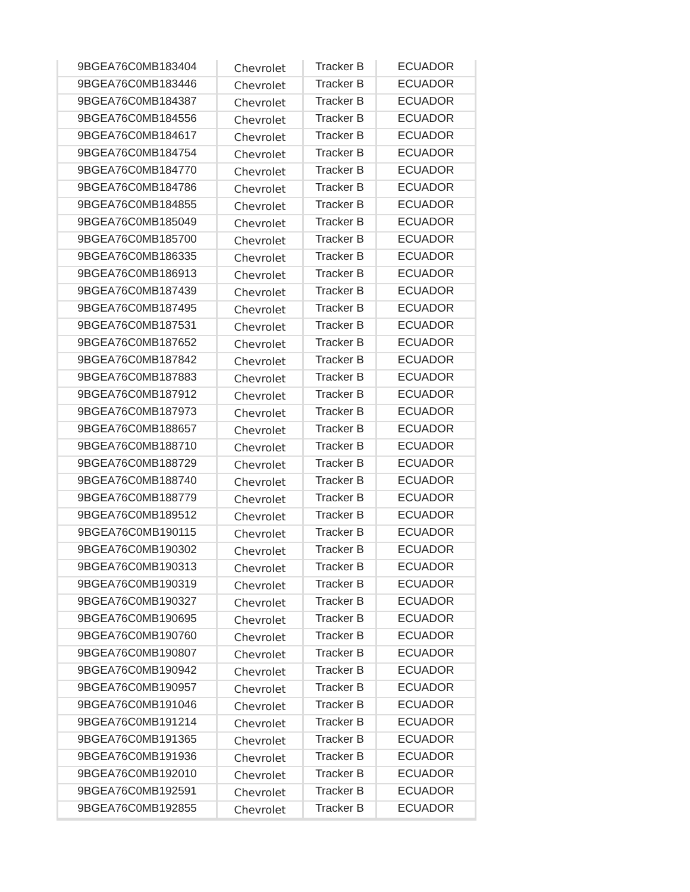| 9BGEA76C0MB183404 | Chevrolet | Tracker B | ECUADOR |
| 9BGEA76C0MB183446 | Chevrolet | Tracker B | ECUADOR |
| 9BGEA76C0MB184387 | Chevrolet | Tracker B | ECUADOR |
| 9BGEA76C0MB184556 | Chevrolet | Tracker B | ECUADOR |
| 9BGEA76C0MB184617 | Chevrolet | Tracker B | ECUADOR |
| 9BGEA76C0MB184754 | Chevrolet | Tracker B | ECUADOR |
| 9BGEA76C0MB184770 | Chevrolet | Tracker B | ECUADOR |
| 9BGEA76C0MB184786 | Chevrolet | Tracker B | ECUADOR |
| 9BGEA76C0MB184855 | Chevrolet | Tracker B | ECUADOR |
| 9BGEA76C0MB185049 | Chevrolet | Tracker B | ECUADOR |
| 9BGEA76C0MB185700 | Chevrolet | Tracker B | ECUADOR |
| 9BGEA76C0MB186335 | Chevrolet | Tracker B | ECUADOR |
| 9BGEA76C0MB186913 | Chevrolet | Tracker B | ECUADOR |
| 9BGEA76C0MB187439 | Chevrolet | Tracker B | ECUADOR |
| 9BGEA76C0MB187495 | Chevrolet | Tracker B | ECUADOR |
| 9BGEA76C0MB187531 | Chevrolet | Tracker B | ECUADOR |
| 9BGEA76C0MB187652 | Chevrolet | Tracker B | ECUADOR |
| 9BGEA76C0MB187842 | Chevrolet | Tracker B | ECUADOR |
| 9BGEA76C0MB187883 | Chevrolet | Tracker B | ECUADOR |
| 9BGEA76C0MB187912 | Chevrolet | Tracker B | ECUADOR |
| 9BGEA76C0MB187973 | Chevrolet | Tracker B | ECUADOR |
| 9BGEA76C0MB188657 | Chevrolet | Tracker B | ECUADOR |
| 9BGEA76C0MB188710 | Chevrolet | Tracker B | ECUADOR |
| 9BGEA76C0MB188729 | Chevrolet | Tracker B | ECUADOR |
| 9BGEA76C0MB188740 | Chevrolet | Tracker B | ECUADOR |
| 9BGEA76C0MB188779 | Chevrolet | Tracker B | ECUADOR |
| 9BGEA76C0MB189512 | Chevrolet | Tracker B | ECUADOR |
| 9BGEA76C0MB190115 | Chevrolet | Tracker B | ECUADOR |
| 9BGEA76C0MB190302 | Chevrolet | Tracker B | ECUADOR |
| 9BGEA76C0MB190313 | Chevrolet | Tracker B | ECUADOR |
| 9BGEA76C0MB190319 | Chevrolet | Tracker B | ECUADOR |
| 9BGEA76C0MB190327 | Chevrolet | Tracker B | ECUADOR |
| 9BGEA76C0MB190695 | Chevrolet | Tracker B | ECUADOR |
| 9BGEA76C0MB190760 | Chevrolet | Tracker B | ECUADOR |
| 9BGEA76C0MB190807 | Chevrolet | Tracker B | ECUADOR |
| 9BGEA76C0MB190942 | Chevrolet | Tracker B | ECUADOR |
| 9BGEA76C0MB190957 | Chevrolet | Tracker B | ECUADOR |
| 9BGEA76C0MB191046 | Chevrolet | Tracker B | ECUADOR |
| 9BGEA76C0MB191214 | Chevrolet | Tracker B | ECUADOR |
| 9BGEA76C0MB191365 | Chevrolet | Tracker B | ECUADOR |
| 9BGEA76C0MB191936 | Chevrolet | Tracker B | ECUADOR |
| 9BGEA76C0MB192010 | Chevrolet | Tracker B | ECUADOR |
| 9BGEA76C0MB192591 | Chevrolet | Tracker B | ECUADOR |
| 9BGEA76C0MB192855 | Chevrolet | Tracker B | ECUADOR |